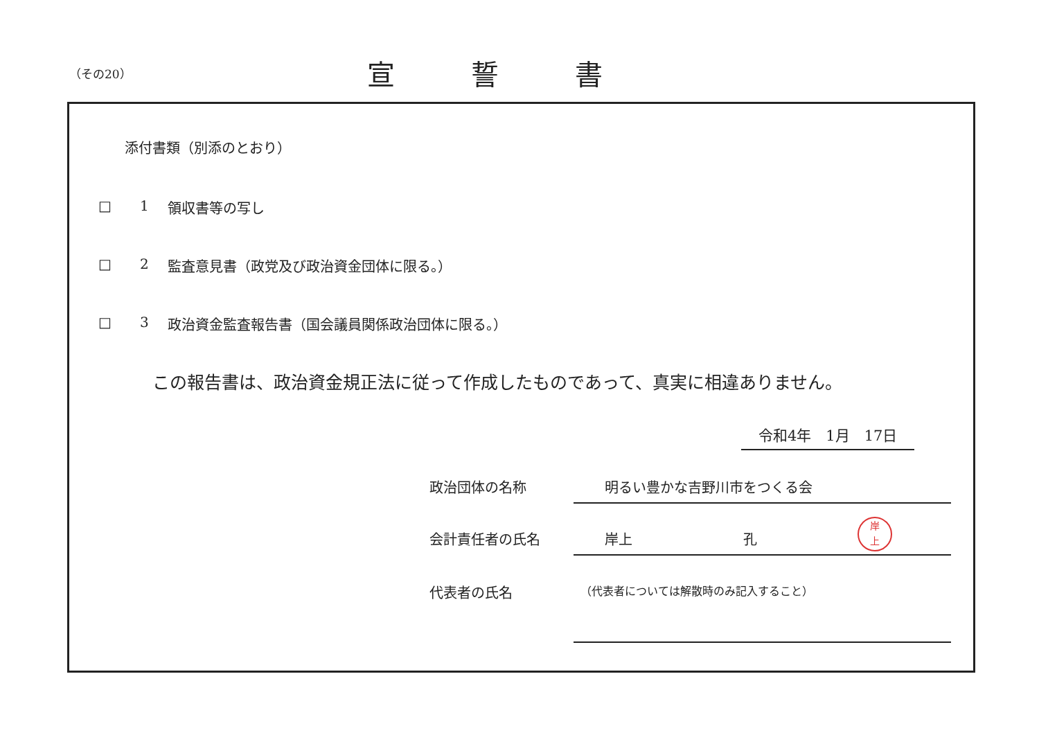（その20）
宣誓書
添付書類（別添のとおり）
□ 1 領収書等の写し
□ 2 監査意見書（政党及び政治資金団体に限る。）
□ 3 政治資金監査報告書（国会議員関係政治団体に限る。）
この報告書は、政治資金規正法に従って作成したものであって、真実に相違ありません。
令和4年　1月　17日
政治団体の名称 明るい豊かな吉野川市をつくる会
会計責任者の氏名 岸上　　　　　　　　孔
岸
上
代表者の氏名 （代表者については解散時のみ記入すること）